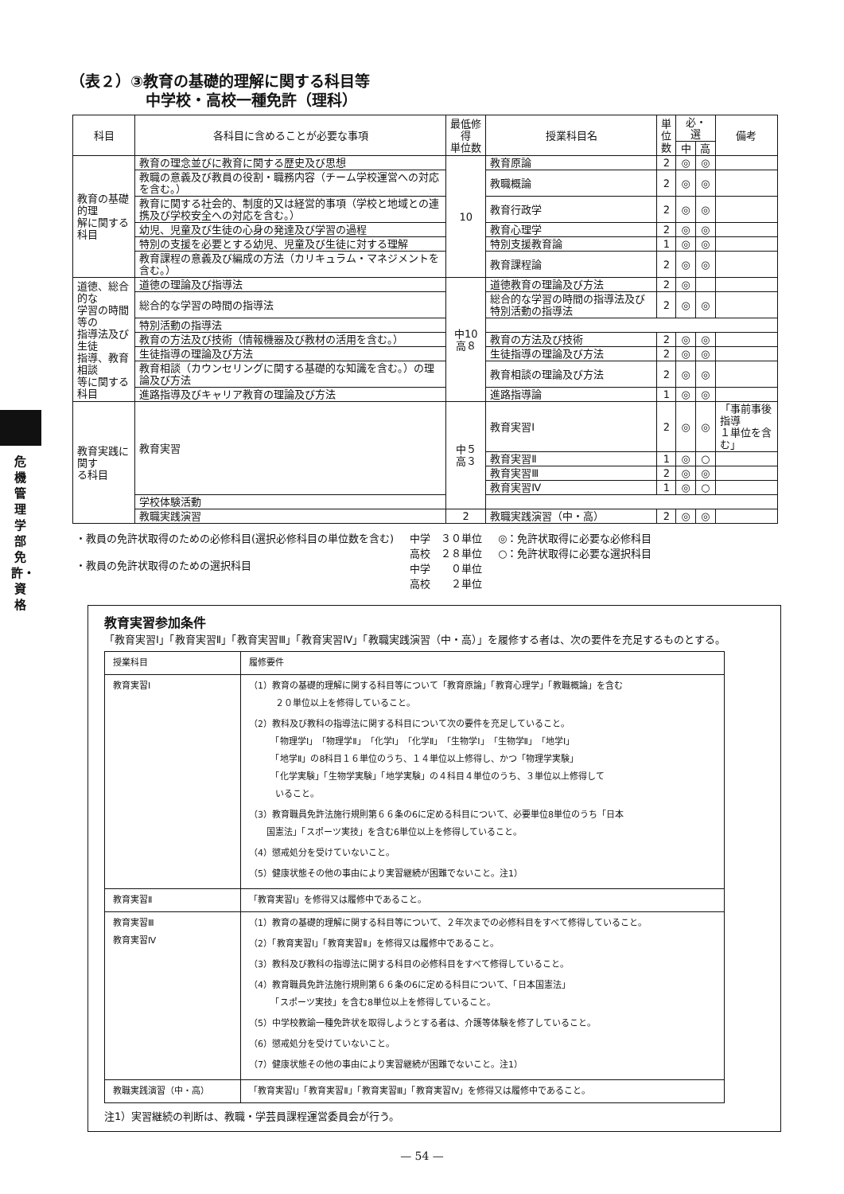危機管理学部
免許・資格
（表２）③教育の基礎的理解に関する科目等
中学校・高校一種免許（理科）
| 科目 | 各科目に含めることが必要な事項 | 最低修得 単位数 | 授業科目名 | 単 位 数 | 必・選 | | 備考 |
| --- | --- | --- | --- | --- | --- | --- | --- |
| | | | | | 中 | 高 | |
| 教育の基礎的理 解に関する科目 | 教育の理念並びに教育に関する歴史及び思想 | 10 | 教育原論 | 2 | ◎ | ◎ | |
| | 教職の意義及び教員の役割・職務内容（チーム学校運営への対応を含む。） | | 教職概論 | 2 | ◎ | ◎ | |
| | 教育に関する社会的、制度的又は経営的事項（学校と地域との連携及び学校安全への対応を含む。） | | 教育行政学 | 2 | ◎ | ◎ | |
| | 幼児、児童及び生徒の心身の発達及び学習の過程 | | 教育心理学 | 2 | ◎ | ◎ | |
| | 特別の支援を必要とする幼児、児童及び生徒に対する理解 | | 特別支援教育論 | 1 | ◎ | ◎ | |
| | 教育課程の意義及び編成の方法（カリキュラム・マネジメントを含む。） | | 教育課程論 | 2 | ◎ | ◎ | |
| 道徳、総合的な 学習の時間等の 指導法及び生徒 指導、教育相談 等に関する科目 | 道徳の理論及び指導法 | 中10 高８ | 道徳教育の理論及び方法 | 2 | ◎ | | |
| | 総合的な学習の時間の指導法 | | 総合的な学習の時間の指導法及び特別活動の指導法 | 2 | ◎ | ◎ | |
| | 特別活動の指導法 | | | | | | |
| | 教育の方法及び技術（情報機器及び教材の活用を含む。） | | 教育の方法及び技術 | 2 | ◎ | ◎ | |
| | 生徒指導の理論及び方法 | | 生徒指導の理論及び方法 | 2 | ◎ | ◎ | |
| | 教育相談（カウンセリングに関する基礎的な知識を含む。）の理論及び方法 | | 教育相談の理論及び方法 | 2 | ◎ | ◎ | |
| | 進路指導及びキャリア教育の理論及び方法 | | 進路指導論 | 1 | ◎ | ◎ | |
| 教育実践に関す る科目 | 教育実習 | 中５ 高３ | 教育実習Ⅰ | 2 | ◎ | ◎ | 「事前事後指導 １単位を含む」 |
| | | | 教育実習Ⅱ | 1 | ◎ | ○ | |
| | | | 教育実習Ⅲ | 2 | ◎ | ◎ | |
| | | | 教育実習Ⅳ | 1 | ◎ | ○ | |
| | 学校体験活動 | | | | | | |
| | 教職実践演習 | 2 | 教職実践演習（中・高） | 2 | ◎ | ◎ | |
・教員の免許状取得のための必修科目(選択必修科目の単位数を含む)
・教員の免許状取得のための選択科目
中学　３０単位
高校　２８単位
中学　　０単位
高校　　２単位
◎：免許状取得に必要な必修科目
○：免許状取得に必要な選択科目
教育実習参加条件
「教育実習Ⅰ」「教育実習Ⅱ」「教育実習Ⅲ」「教育実習Ⅳ」「教職実践演習（中・高）」を履修する者は、次の要件を充足するものとする。
| 授業科目 | 履修要件 |
| 教育実習Ⅰ | （1）教育の基礎的理解に関する科目等について「教育原論」「教育心理学」「教職概論」を含む ２０単位以上を修得していること。 （2）教科及び教科の指導法に関する科目について次の要件を充足していること。 「物理学Ⅰ」「物理学Ⅱ」「化学Ⅰ」「化学Ⅱ」「生物学Ⅰ」「生物学Ⅱ」「地学Ⅰ」 「地学Ⅱ」の8科目１６単位のうち、１４単位以上修得し、かつ「物理学実験」 「化学実験」「生物学実験」「地学実験」の４科目４単位のうち、３単位以上修得して いること。 （3）教育職員免許法施行規則第６６条の6に定める科目について、必要単位8単位のうち「日本 国憲法」「スポーツ実技」を含む6単位以上を修得していること。 （4）懲戒処分を受けていないこと。 （5）健康状態その他の事由により実習継続が困難でないこと。注1） |
| 教育実習Ⅱ | 「教育実習Ⅰ」を修得又は履修中であること。 |
| 教育実習Ⅲ 教育実習Ⅳ | （1）教育の基礎的理解に関する科目等について、２年次までの必修科目をすべて修得していること。 （2）「教育実習Ⅰ」「教育実習Ⅱ」を修得又は履修中であること。 （3）教科及び教科の指導法に関する科目の必修科目をすべて修得していること。 （4）教育職員免許法施行規則第６６条の6に定める科目について、「日本国憲法」 「スポーツ実技」を含む8単位以上を修得していること。 （5）中学校教諭一種免許状を取得しようとする者は、介護等体験を修了していること。 （6）懲戒処分を受けていないこと。 （7）健康状態その他の事由により実習継続が困難でないこと。注1） |
| 教職実践演習（中・高） | 「教育実習Ⅰ」「教育実習Ⅱ」「教育実習Ⅲ」「教育実習Ⅳ」を修得又は履修中であること。 |
注1）実習継続の判断は、教職・学芸員課程運営委員会が行う。
— 54 —